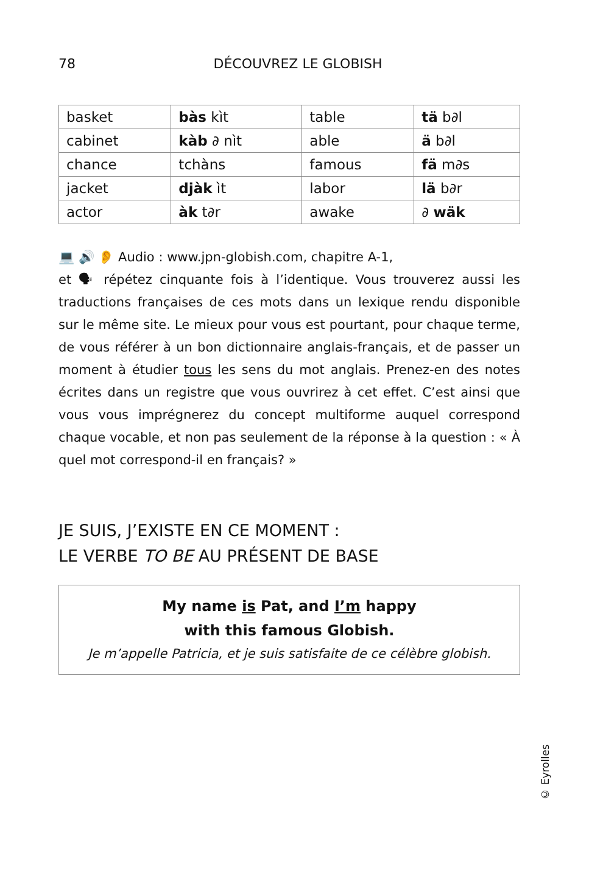78
DÉCOUVREZ LE GLOBISH
| basket | bàs kìt | table | tä b∂l |
| cabinet | kàb ∂ nìt | able | ä b∂l |
| chance | tchàns | famous | fä m∂s |
| jacket | djàk ìt | labor | lä b∂r |
| actor | àk t∂r | awake | ∂ wäk |
💻 🔊 👂 Audio : www.jpn-globish.com, chapitre A-1,
et 🗣 répétez cinquante fois à l’identique. Vous trouverez aussi les traductions françaises de ces mots dans un lexique rendu disponible sur le même site. Le mieux pour vous est pourtant, pour chaque terme, de vous référer à un bon dictionnaire anglais-français, et de passer un moment à étudier tous les sens du mot anglais. Prenez-en des notes écrites dans un registre que vous ouvrirez à cet effet. C’est ainsi que vous vous imprégnerez du concept multiforme auquel correspond chaque vocable, et non pas seulement de la réponse à la question : « À quel mot correspond-il en français? »
JE SUIS, J’EXISTE EN CE MOMENT :
LE VERBE TO BE AU PRÉSENT DE BASE
My name is Pat, and I’m happy
with this famous Globish.
Je m’appelle Patricia, et je suis satisfaite de ce célèbre globish.
© Eyrolles